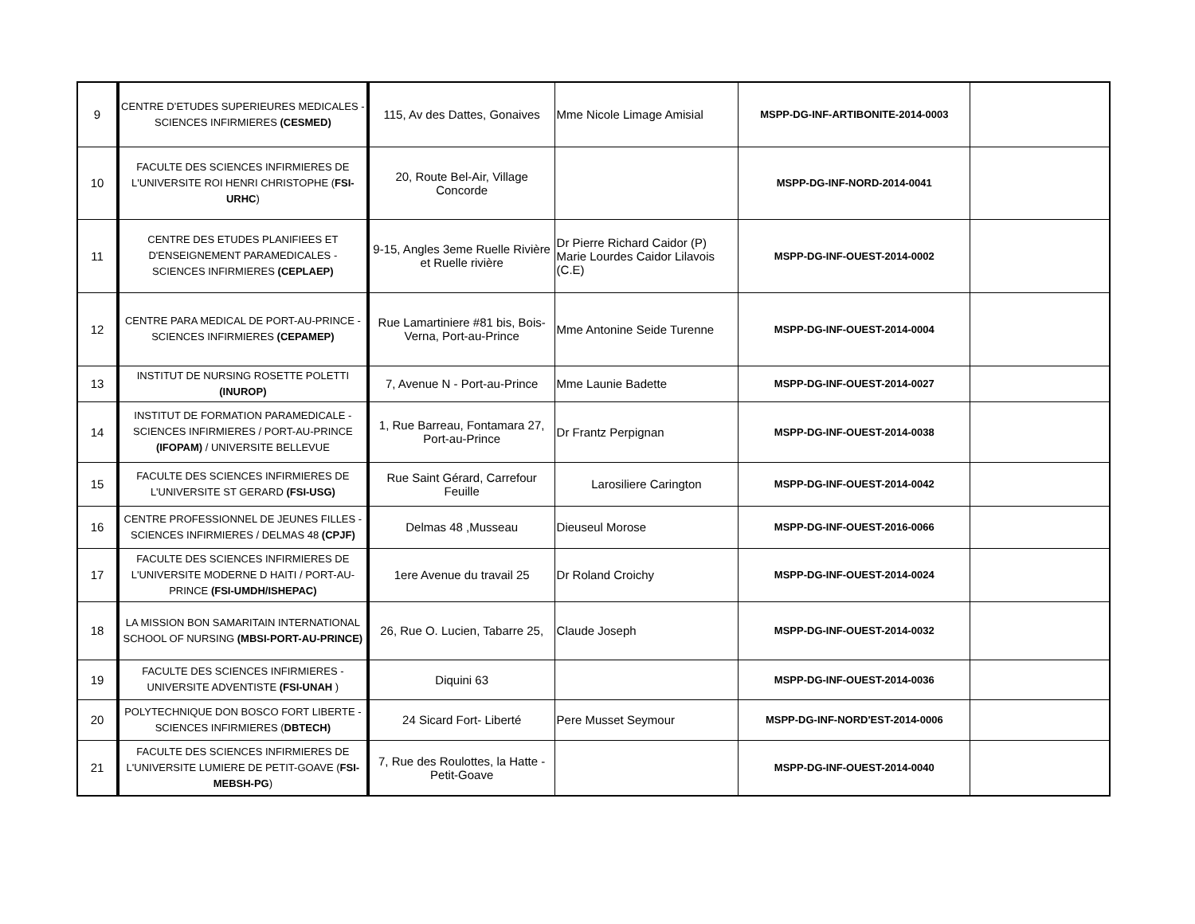| 9 | CENTRE D’ETUDES SUPERIEURES MEDICALES - SCIENCES INFIRMIERES (CESMED) | 115, Av des Dattes, Gonaives | Mme Nicole Limage Amisial | MSPP-DG-INF-ARTIBONITE-2014-0003 | |
| 10 | FACULTE DES SCIENCES INFIRMIERES DE L'UNIVERSITE ROI HENRI CHRISTOPHE ( FSI-URHC ) | 20, Route Bel-Air, Village Concorde | | MSPP-DG-INF-NORD-2014-0041 | |
| 11 | CENTRE DES ETUDES PLANIFIEES ET D'ENSEIGNEMENT PARAMEDICALES - SCIENCES INFIRMIERES (CEPLAEP) | 9-15, Angles 3eme Ruelle Rivière et Ruelle rivière | Dr Pierre Richard Caidor (P) Marie Lourdes Caidor Lilavois (C.E) | MSPP-DG-INF-OUEST-2014-0002 | |
| 12 | CENTRE PARA MEDICAL DE PORT-AU-PRINCE - SCIENCES INFIRMIERES (CEPAMEP) | Rue Lamartiniere #81 bis, Bois-Verna, Port-au-Prince | Mme Antonine Seide Turenne | MSPP-DG-INF-OUEST-2014-0004 | |
| 13 | INSTITUT DE NURSING ROSETTE POLETTI (INUROP) | 7, Avenue N - Port-au-Prince | Mme Launie Badette | MSPP-DG-INF-OUEST-2014-0027 | |
| 14 | INSTITUT DE FORMATION PARAMEDICALE - SCIENCES INFIRMIERES / PORT-AU-PRINCE (IFOPAM) / UNIVERSITE BELLEVUE | 1, Rue Barreau, Fontamara 27, Port-au-Prince | Dr Frantz Perpignan | MSPP-DG-INF-OUEST-2014-0038 | |
| 15 | FACULTE DES SCIENCES INFIRMIERES DE L'UNIVERSITE ST GERARD (FSI-USG) | Rue Saint Gérard, Carrefour Feuille | Larosiliere Carington | MSPP-DG-INF-OUEST-2014-0042 | |
| 16 | CENTRE PROFESSIONNEL DE JEUNES FILLES - SCIENCES INFIRMIERES / DELMAS 48 (CPJF) | Delmas 48 ,Musseau | Dieuseul Morose | MSPP-DG-INF-OUEST-2016-0066 | |
| 17 | FACULTE DES SCIENCES INFIRMIERES DE L'UNIVERSITE MODERNE D HAITI / PORT-AU-PRINCE (FSI-UMDH/ISHEPAC) | 1ere Avenue du travail 25 | Dr Roland Croichy | MSPP-DG-INF-OUEST-2014-0024 | |
| 18 | LA MISSION BON SAMARITAIN INTERNATIONAL SCHOOL OF NURSING (MBSI-PORT-AU-PRINCE) | 26, Rue O. Lucien, Tabarre 25, | Claude Joseph | MSPP-DG-INF-OUEST-2014-0032 | |
| 19 | FACULTE DES SCIENCES INFIRMIERES - UNIVERSITE ADVENTISTE (FSI-UNAH ) | Diquini 63 | | MSPP-DG-INF-OUEST-2014-0036 | |
| 20 | POLYTECHNIQUE DON BOSCO FORT LIBERTE - SCIENCES INFIRMIERES ( DBTECH) | 24 Sicard Fort- Liberté | Pere Musset Seymour | MSPP-DG-INF-NORD'EST-2014-0006 | |
| 21 | FACULTE DES SCIENCES INFIRMIERES DE L'UNIVERSITE LUMIERE DE PETIT-GOAVE ( FSI-MEBSH-PG ) | 7, Rue des Roulottes, la Hatte - Petit-Goave | | MSPP-DG-INF-OUEST-2014-0040 | |